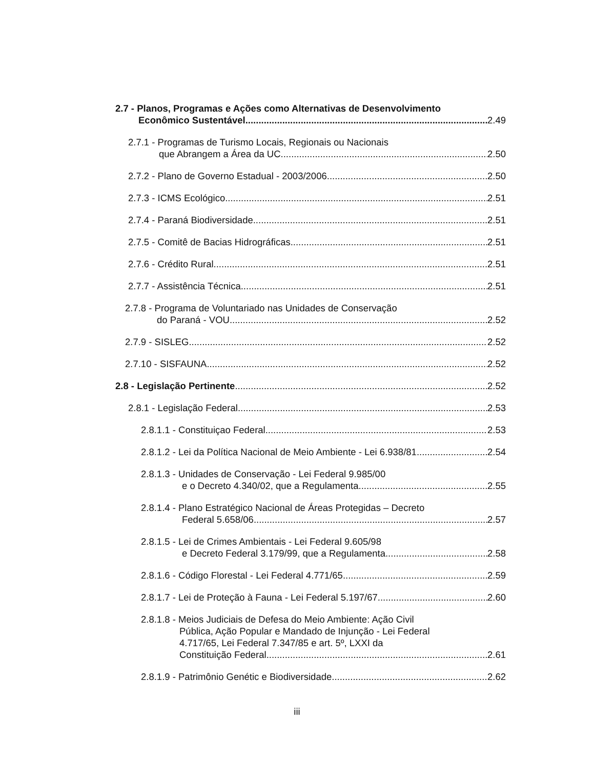2.7 - Planos, Programas e Ações como Alternativas de Desenvolvimento
Econômico Sustentável 2.49
2.7.1 - Programas de Turismo Locais, Regionais ou Nacionais
que Abrangem a Área da UC 2.50
2.7.2 - Plano de Governo Estadual - 2003/2006 2.50
2.7.3 - ICMS Ecológico 2.51
2.7.4 - Paraná Biodiversidade 2.51
2.7.5 - Comitê de Bacias Hidrográficas 2.51
2.7.6 - Crédito Rural 2.51
2.7.7 - Assistência Técnica 2.51
2.7.8 - Programa de Voluntariado nas Unidades de Conservação
do Paraná - VOU 2.52
2.7.9 - SISLEG 2.52
2.7.10 - SISFAUNA 2.52
2.8 - Legislação Pertinente 2.52
2.8.1 - Legislação Federal 2.53
2.8.1.1 - Constituiçao Federal 2.53
2.8.1.2 - Lei da Política Nacional de Meio Ambiente - Lei 6.938/81 2.54
2.8.1.3 - Unidades de Conservação - Lei Federal 9.985/00
e o Decreto 4.340/02, que a Regulamenta 2.55
2.8.1.4 - Plano Estratégico Nacional de Áreas Protegidas – Decreto
Federal 5.658/06 2.57
2.8.1.5 - Lei de Crimes Ambientais - Lei Federal 9.605/98
e Decreto Federal 3.179/99, que a Regulamenta 2.58
2.8.1.6 - Código Florestal - Lei Federal 4.771/65 2.59
2.8.1.7 - Lei de Proteção à Fauna - Lei Federal 5.197/67 2.60
2.8.1.8 - Meios Judiciais de Defesa do Meio Ambiente: Ação Civil
Pública, Ação Popular e Mandado de Injunção - Lei Federal
4.717/65, Lei Federal 7.347/85 e art. 5º, LXXI da
Constituição Federal 2.61
2.8.1.9 - Patrimônio Genétic e Biodiversidade 2.62
iii